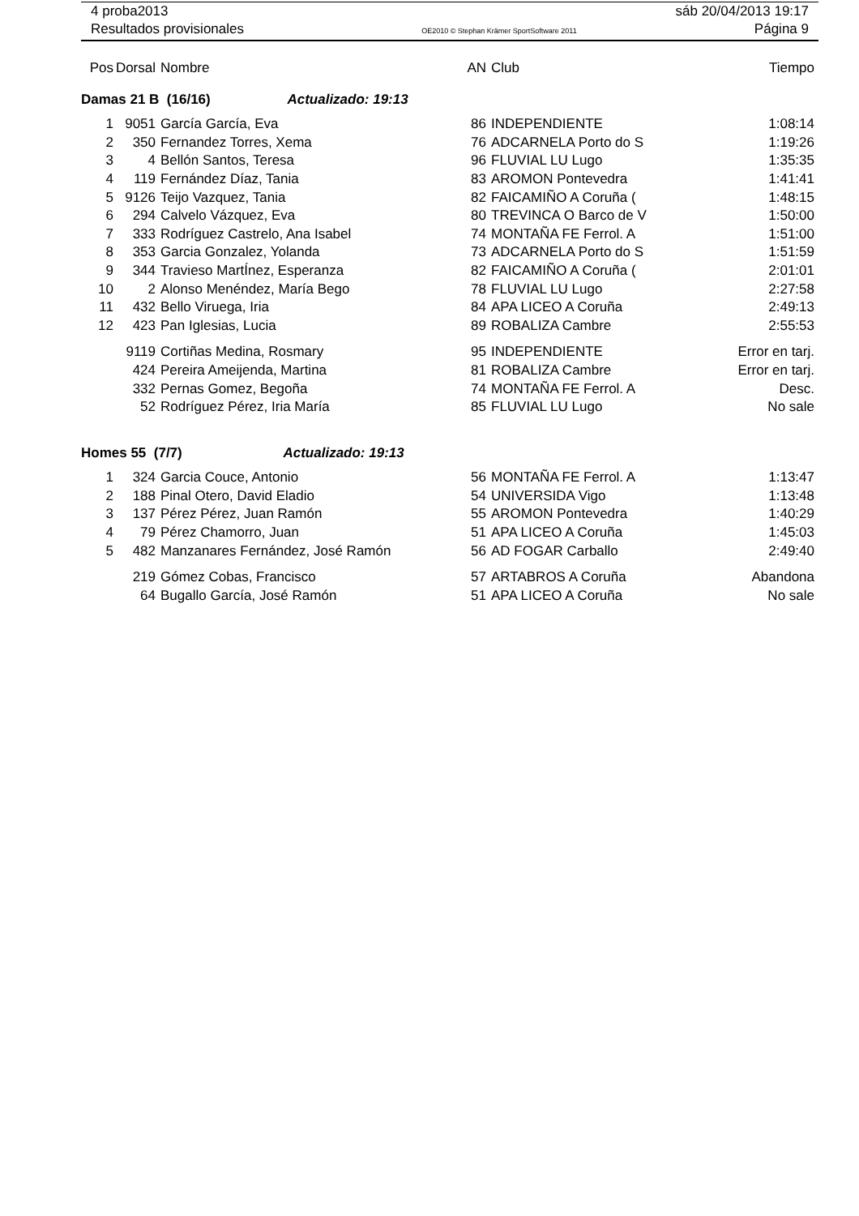4 proba2013 sáb 20/04/2013 19:17
Resultados provisionales OE2010 © Stephan Krämer SportSoftware 2011 Página 9
| Pos | Dorsal | Nombre | AN | Club | Tiempo |
| --- | --- | --- | --- | --- | --- |
| Damas 21 B (16/16) Actualizado: 19:13 | | | | | |
| 1 | 9051 | García García, Eva | 86 | INDEPENDIENTE | 1:08:14 |
| 2 | 350 | Fernandez Torres, Xema | 76 | ADCARNELA Porto do S | 1:19:26 |
| 3 | 4 | Bellón Santos, Teresa | 96 | FLUVIAL LU Lugo | 1:35:35 |
| 4 | 119 | Fernández Díaz, Tania | 83 | AROMON Pontevedra | 1:41:41 |
| 5 | 9126 | Teijo Vazquez, Tania | 82 | FAICAMIÑO A Coruña ( | 1:48:15 |
| 6 | 294 | Calvelo Vázquez, Eva | 80 | TREVINCA O Barco de V | 1:50:00 |
| 7 | 333 | Rodríguez Castrelo, Ana Isabel | 74 | MONTAÑA FE Ferrol. A | 1:51:00 |
| 8 | 353 | Garcia Gonzalez, Yolanda | 73 | ADCARNELA Porto do S | 1:51:59 |
| 9 | 344 | Travieso MartÍnez, Esperanza | 82 | FAICAMIÑO A Coruña ( | 2:01:01 |
| 10 | 2 | Alonso Menéndez, María Bego | 78 | FLUVIAL LU Lugo | 2:27:58 |
| 11 | 432 | Bello Viruega, Iria | 84 | APA LICEO A Coruña | 2:49:13 |
| 12 | 423 | Pan Iglesias, Lucia | 89 | ROBALIZA Cambre | 2:55:53 |
| | 9119 | Cortiñas Medina, Rosmary | 95 | INDEPENDIENTE | Error en tarj. |
| | 424 | Pereira Ameijenda, Martina | 81 | ROBALIZA Cambre | Error en tarj. |
| | 332 | Pernas Gomez, Begoña | 74 | MONTAÑA FE Ferrol. A | Desc. |
| | 52 | Rodríguez Pérez, Iria María | 85 | FLUVIAL LU Lugo | No sale |
| Homes 55 (7/7) Actualizado: 19:13 | | | | | |
| 1 | 324 | Garcia Couce, Antonio | 56 | MONTAÑA FE Ferrol. A | 1:13:47 |
| 2 | 188 | Pinal Otero, David Eladio | 54 | UNIVERSIDA Vigo | 1:13:48 |
| 3 | 137 | Pérez Pérez, Juan Ramón | 55 | AROMON Pontevedra | 1:40:29 |
| 4 | 79 | Pérez Chamorro, Juan | 51 | APA LICEO A Coruña | 1:45:03 |
| 5 | 482 | Manzanares Fernández, José Ramón | 56 | AD FOGAR Carballo | 2:49:40 |
| | 219 | Gómez Cobas, Francisco | 57 | ARTABROS A Coruña | Abandona |
| | 64 | Bugallo García, José Ramón | 51 | APA LICEO A Coruña | No sale |